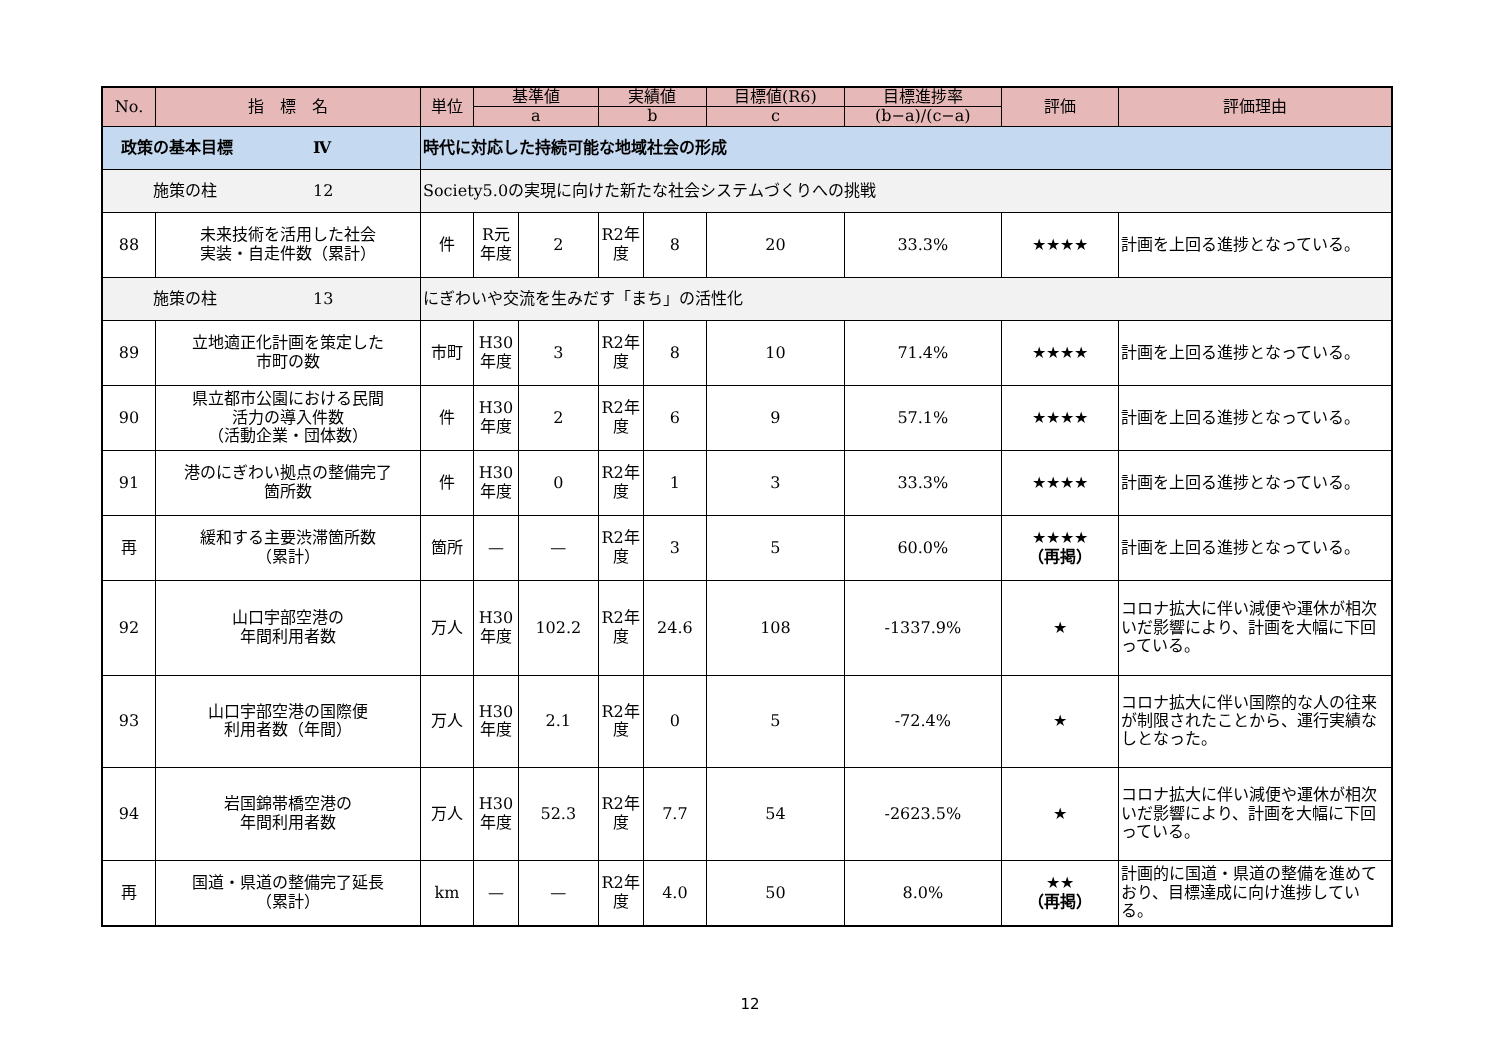| No. | 指 標 名 | 単位 | 基準値 | | 実績値 | | 目標値(R6) | 目標進捗率 | 評価 | 評価理由 |
| --- | --- | --- | --- | --- | --- | --- | --- | --- | --- | --- |
| | | | a | | b | | c | (b−a)/(c−a) | | |
| 政策の基本目標 Ⅳ | | 時代に対応した持続可能な地域社会の形成 | | | | | | | | |
| 施策の柱 12 | | Society5.0の実現に向けた新たな社会システムづくりへの挑戦 | | | | | | | | |
| 88 | 未来技術を活用した社会 実装・自走件数（累計） | 件 | R元 年度 | 2 | R2年 度 | 8 | 20 | 33.3% | ★★★★ | 計画を上回る進捗となっている。 |
| 施策の柱 13 | | にぎわいや交流を生みだす「まち」の活性化 | | | | | | | | |
| 89 | 立地適正化計画を策定した 市町の数 | 市町 | H30 年度 | 3 | R2年 度 | 8 | 10 | 71.4% | ★★★★ | 計画を上回る進捗となっている。 |
| 90 | 県立都市公園における民間 活力の導入件数 （活動企業・団体数） | 件 | H30 年度 | 2 | R2年 度 | 6 | 9 | 57.1% | ★★★★ | 計画を上回る進捗となっている。 |
| 91 | 港のにぎわい拠点の整備完了 箇所数 | 件 | H30 年度 | 0 | R2年 度 | 1 | 3 | 33.3% | ★★★★ | 計画を上回る進捗となっている。 |
| 再 | 緩和する主要渋滞箇所数 （累計） | 箇所 | — | — | R2年 度 | 3 | 5 | 60.0% | ★★★★ （再掲） | 計画を上回る進捗となっている。 |
| 92 | 山口宇部空港の 年間利用者数 | 万人 | H30 年度 | 102.2 | R2年 度 | 24.6 | 108 | -1337.9% | ★ | コロナ拡大に伴い減便や運休が相次いだ影響により、計画を大幅に下回っている。 |
| 93 | 山口宇部空港の国際便 利用者数（年間） | 万人 | H30 年度 | 2.1 | R2年 度 | 0 | 5 | -72.4% | ★ | コロナ拡大に伴い国際的な人の往来が制限されたことから、運行実績なしとなった。 |
| 94 | 岩国錦帯橋空港の 年間利用者数 | 万人 | H30 年度 | 52.3 | R2年 度 | 7.7 | 54 | -2623.5% | ★ | コロナ拡大に伴い減便や運休が相次いだ影響により、計画を大幅に下回っている。 |
| 再 | 国道・県道の整備完了延長 （累計） | km | — | — | R2年 度 | 4.0 | 50 | 8.0% | ★★ （再掲） | 計画的に国道・県道の整備を進めており、目標達成に向け進捗している。 |
12